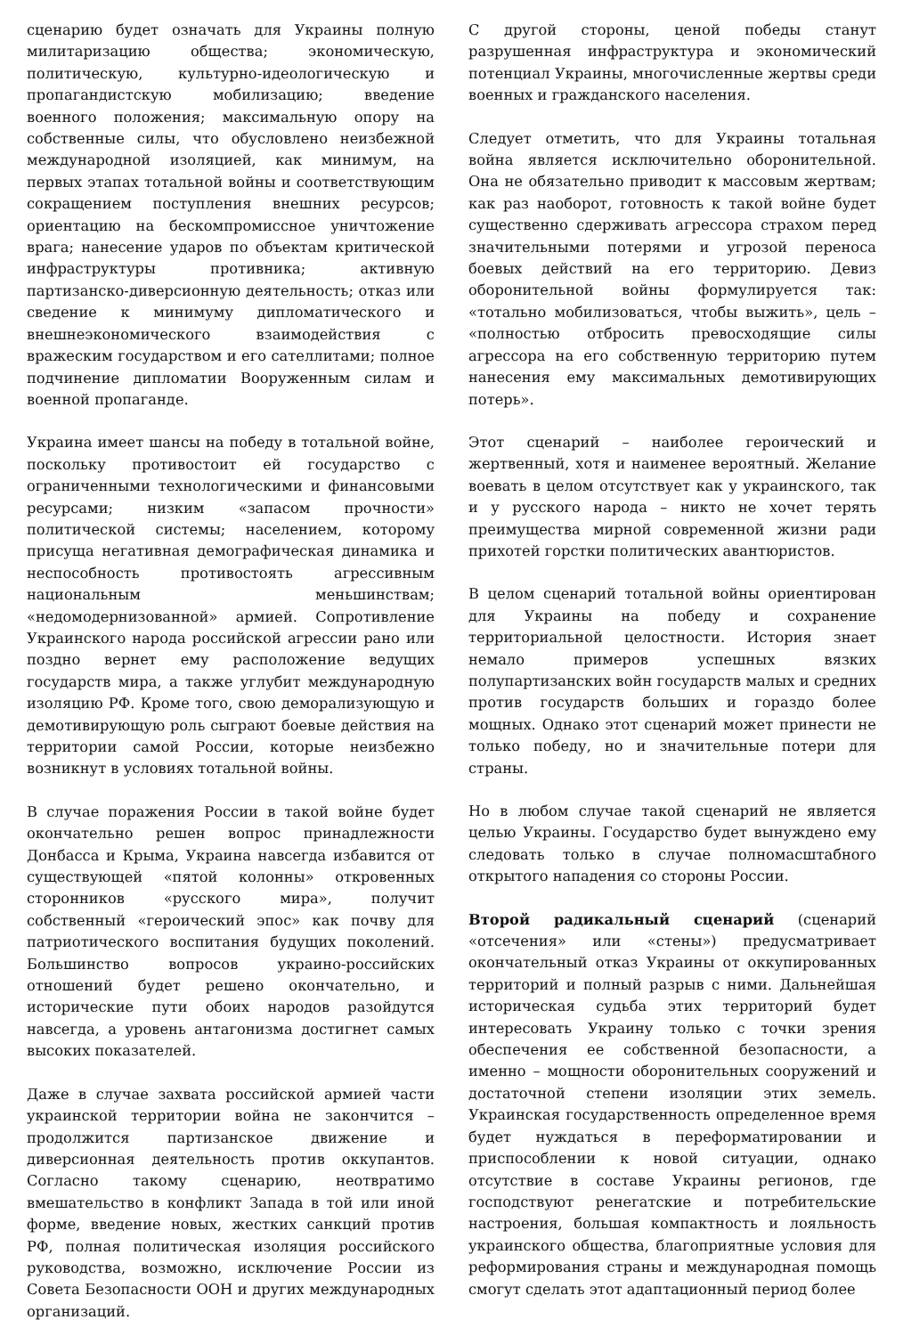сценарию будет означать для Украины полную милитаризацию общества; экономическую, политическую, культурно-идеологическую и пропагандистскую мобилизацию; введение военного положения; максимальную опору на собственные силы, что обусловлено неизбежной международной изоляцией, как минимум, на первых этапах тотальной войны и соответствующим сокращением поступления внешних ресурсов; ориентацию на бескомпромиссное уничтожение врага; нанесение ударов по объектам критической инфраструктуры противника; активную партизанско-диверсионную деятельность; отказ или сведение к минимуму дипломатического и внешнеэкономического взаимодействия с вражеским государством и его сателлитами; полное подчинение дипломатии Вооруженным силам и военной пропаганде.
Украина имеет шансы на победу в тотальной войне, поскольку противостоит ей государство с ограниченными технологическими и финансовыми ресурсами; низким «запасом прочности» политической системы; населением, которому присуща негативная демографическая динамика и неспособность противостоять агрессивным национальным меньшинствам; «недомодернизованной» армией. Сопротивление Украинского народа российской агрессии рано или поздно вернет ему расположение ведущих государств мира, а также углубит международную изоляцию РФ. Кроме того, свою деморализующую и демотивирующую роль сыграют боевые действия на территории самой России, которые неизбежно возникнут в условиях тотальной войны.
В случае поражения России в такой войне будет окончательно решен вопрос принадлежности Донбасса и Крыма, Украина навсегда избавится от существующей «пятой колонны» откровенных сторонников «русского мира», получит собственный «героический эпос» как почву для патриотического воспитания будущих поколений. Большинство вопросов украино-российских отношений будет решено окончательно, и исторические пути обоих народов разойдутся навсегда, а уровень антагонизма достигнет самых высоких показателей.
Даже в случае захвата российской армией части украинской территории война не закончится – продолжится партизанское движение и диверсионная деятельность против оккупантов. Согласно такому сценарию, неотвратимо вмешательство в конфликт Запада в той или иной форме, введение новых, жестких санкций против РФ, полная политическая изоляция российского руководства, возможно, исключение России из Совета Безопасности ООН и других международных организаций.
С другой стороны, ценой победы станут разрушенная инфраструктура и экономический потенциал Украины, многочисленные жертвы среди военных и гражданского населения.
Следует отметить, что для Украины тотальная война является исключительно оборонительной. Она не обязательно приводит к массовым жертвам; как раз наоборот, готовность к такой войне будет существенно сдерживать агрессора страхом перед значительными потерями и угрозой переноса боевых действий на его территорию. Девиз оборонительной войны формулируется так: «тотально мобилизоваться, чтобы выжить», цель – «полностью отбросить превосходящие силы агрессора на его собственную территорию путем нанесения ему максимальных демотивирующих потерь».
Этот сценарий – наиболее героический и жертвенный, хотя и наименее вероятный. Желание воевать в целом отсутствует как у украинского, так и у русского народа – никто не хочет терять преимущества мирной современной жизни ради прихотей горстки политических авантюристов.
В целом сценарий тотальной войны ориентирован для Украины на победу и сохранение территориальной целостности. История знает немало примеров успешных вязких полупартизанских войн государств малых и средних против государств больших и гораздо более мощных. Однако этот сценарий может принести не только победу, но и значительные потери для страны.
Но в любом случае такой сценарий не является целью Украины. Государство будет вынуждено ему следовать только в случае полномасштабного открытого нападения со стороны России.
Второй радикальный сценарий (сценарий «отсечения» или «стены») предусматривает окончательный отказ Украины от оккупированных территорий и полный разрыв с ними. Дальнейшая историческая судьба этих территорий будет интересовать Украину только с точки зрения обеспечения ее собственной безопасности, а именно – мощности оборонительных сооружений и достаточной степени изоляции этих земель. Украинская государственность определенное время будет нуждаться в переформатировании и приспособлении к новой ситуации, однако отсутствие в составе Украины регионов, где господствуют ренегатские и потребительские настроения, большая компактность и лояльность украинского общества, благоприятные условия для реформирования страны и международная помощь смогут сделать этот адаптационный период более